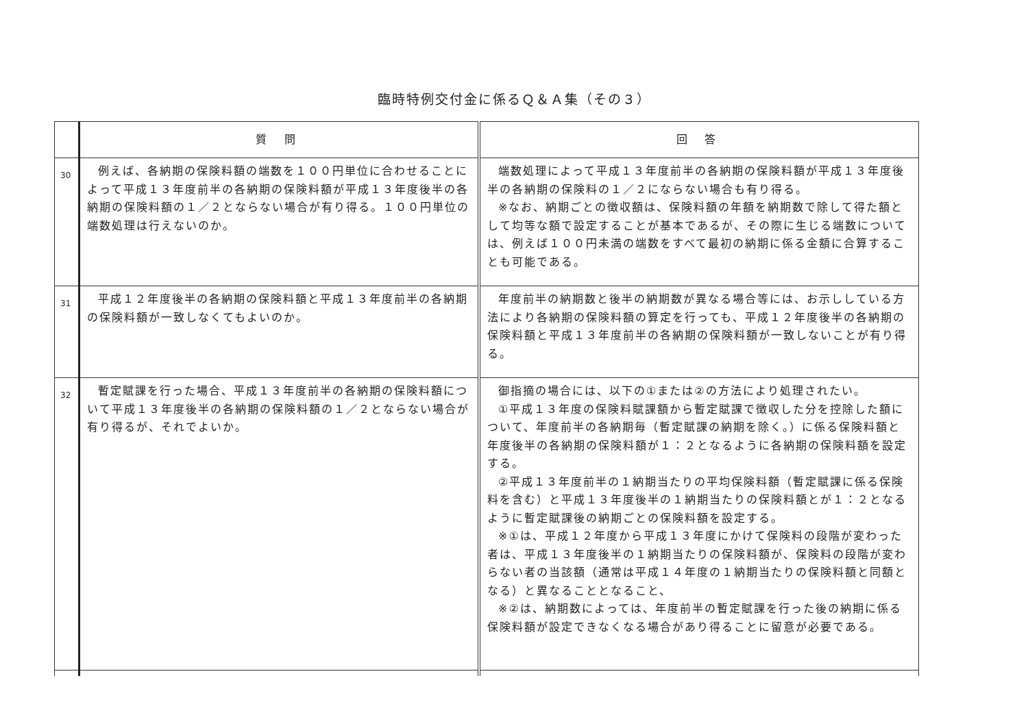臨時特例交付金に係るＱ＆Ａ集（その３）
| | 質 問 | 回 答 |
| --- | --- | --- |
| 30 | 例えば、各納期の保険料額の端数を１００円単位に合わせることによって平成１３年度前半の各納期の保険料額が平成１３年度後半の各納期の保険料額の１／２とならない場合が有り得る。１００円単位の端数処理は行えないのか。 | 端数処理によって平成１３年度前半の各納期の保険料額が平成１３年度後半の各納期の保険料の１／２にならない場合も有り得る。 ※なお、納期ごとの徴収額は、保険料額の年額を納期数で除して得た額として均等な額で設定することが基本であるが、その際に生じる端数については、例えば１００円未満の端数をすべて最初の納期に係る金額に合算することも可能である。 |
| 31 | 平成１２年度後半の各納期の保険料額と平成１３年度前半の各納期の保険料額が一致しなくてもよいのか。 | 年度前半の納期数と後半の納期数が異なる場合等には、お示ししている方法により各納期の保険料額の算定を行っても、平成１２年度後半の各納期の保険料額と平成１３年度前半の各納期の保険料額が一致しないことが有り得る。 |
| 32 | 暫定賦課を行った場合、平成１３年度前半の各納期の保険料額について平成１３年度後半の各納期の保険料額の１／２とならない場合が有り得るが、それでよいか。 | 御指摘の場合には、以下の①または②の方法により処理されたい。 ①平成１３年度の保険料賦課額から暫定賦課で徴収した分を控除した額について、年度前半の各納期毎（暫定賦課の納期を除く。）に係る保険料額と年度後半の各納期の保険料額が１：２となるように各納期の保険料額を設定する。 ②平成１３年度前半の１納期当たりの平均保険料額（暫定賦課に係る保険料を含む）と平成１３年度後半の１納期当たりの保険料額とが１：２となるように暫定賦課後の納期ごとの保険料額を設定する。 ※①は、平成１２年度から平成１３年度にかけて保険料の段階が変わった者は、平成１３年度後半の１納期当たりの保険料額が、保険料の段階が変わらない者の当該額（通常は平成１４年度の１納期当たりの保険料額と同額となる）と異なることとなること、 ※②は、納期数によっては、年度前半の暫定賦課を行った後の納期に係る保険料額が設定できなくなる場合があり得ることに留意が必要である。 |